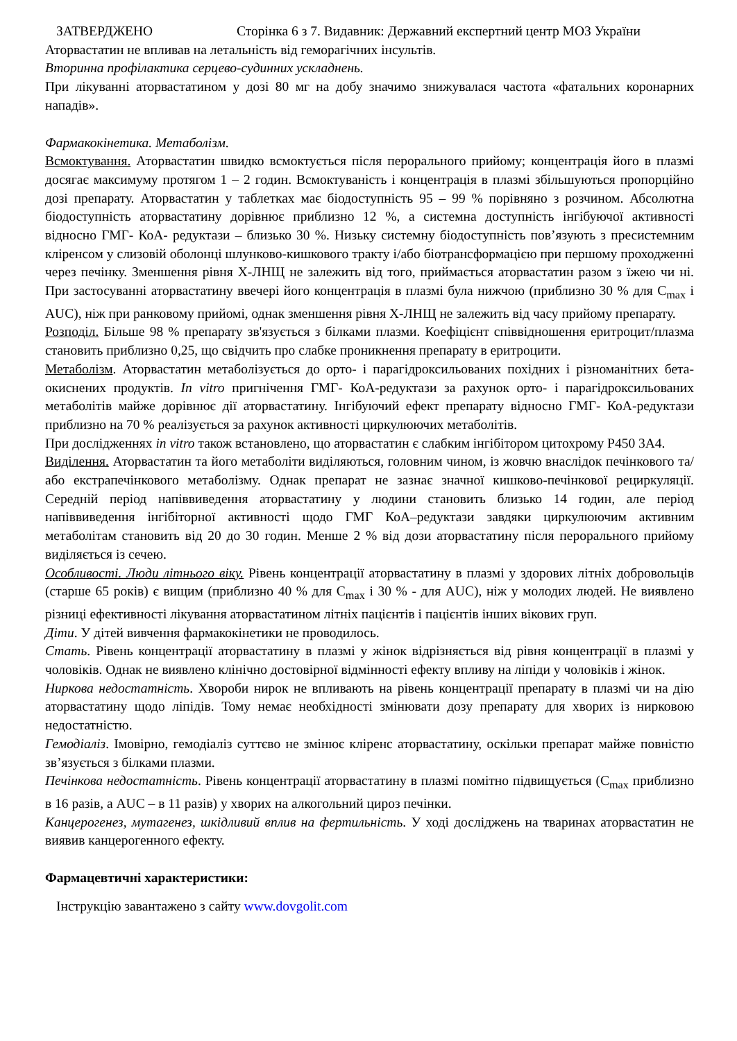ЗАТВЕРДЖЕНО Сторінка 6 з 7. Видавник: Державний експертний центр МОЗ України
Аторвастатин не впливав на летальність від геморагічних інсультів.
Вторинна профілактика серцево-судинних ускладнень.
При лікуванні аторвастатином у дозі 80 мг на добу значимо знижувалася частота «фатальних коронарних нападів».
Фармакокінетика. Метаболізм.
Всмоктування. Аторвастатин швидко всмоктується після перорального прийому; концентрація його в плазмі досягає максимуму протягом 1 – 2 годин. Всмоктуваність і концентрація в плазмі збільшуються пропорційно дозі препарату. Аторвастатин у таблетках має біодоступність 95 – 99 % порівняно з розчином. Абсолютна біодоступність аторвастатину дорівнює приблизно 12 %, а системна доступність інгібуючої активності відносно ГМГ- КоА- редуктази – близько 30 %. Низьку системну біодоступність пов’язують з пресистемним кліренсом у слизовій оболонці шлунково-кишкового тракту і/або біотрансформацією при першому проходженні через печінку. Зменшення рівня Х-ЛНЩ не залежить від того, приймається аторвастатин разом з їжею чи ні. При застосуванні аторвастатину ввечері його концентрація в плазмі була нижчою (приблизно 30 % для C<sub>max</sub> і AUC), ніж при ранковому прийомі, однак зменшення рівня Х-ЛНЩ не залежить від часу прийому препарату.
Розподіл. Більше 98 % препарату зв'язується з білками плазми. Коефіцієнт співвідношення еритроцит/плазма становить приблизно 0,25, що свідчить про слабке проникнення препарату в еритроцити.
Метаболізм. Аторвастатин метаболізується до орто- і парагідроксильованих похідних і різноманітних бета-окиснених продуктів. In vitro пригнічення ГМГ- КоА-редуктази за рахунок орто- і парагідроксильованих метаболітів майже дорівнює дії аторвастатину. Інгібуючий ефект препарату відносно ГМГ- КоА-редуктази приблизно на 70 % реалізується за рахунок активності циркулюючих метаболітів.
При дослідженнях in vitro також встановлено, що аторвастатин є слабким інгібітором цитохрому Р450 3А4.
Виділення. Аторвастатин та його метаболіти виділяються, головним чином, із жовчю внаслідок печінкового та/або екстрапечінкового метаболізму. Однак препарат не зазнає значної кишково-печінкової рециркуляції. Середній період напіввиведення аторвастатину у людини становить близько 14 годин, але період напіввиведення інгібіторної активності щодо ГМГ КоА–редуктази завдяки циркулюючим активним метаболітам становить від 20 до 30 годин. Менше 2 % від дози аторвастатину після перорального прийому виділяється із сечею.
Особливості. Люди літнього віку. Рівень концентрації аторвастатину в плазмі у здорових літніх добровольців (старше 65 років) є вищим (приблизно 40 % для C<sub>max</sub> і 30 % - для AUC), ніж у молодих людей. Не виявлено різниці ефективності лікування аторвастатином літніх пацієнтів і пацієнтів інших вікових груп.
Діти. У дітей вивчення фармакокінетики не проводилось.
Стать. Рівень концентрації аторвастатину в плазмі у жінок відрізняється від рівня концентрації в плазмі у чоловіків. Однак не виявлено клінічно достовірної відмінності ефекту впливу на ліпіди у чоловіків і жінок.
Ниркова недостатність. Хвороби нирок не впливають на рівень концентрації препарату в плазмі чи на дію аторвастатину щодо ліпідів. Тому немає необхідності змінювати дозу препарату для хворих із нирковою недостатністю.
Гемодіаліз. Імовірно, гемодіаліз суттєво не змінює кліренс аторвастатину, оскільки препарат майже повністю зв’язується з білками плазми.
Печінкова недостатність. Рівень концентрації аторвастатину в плазмі помітно підвищується (C<sub>max</sub> приблизно в 16 разів, а AUC – в 11 разів) у хворих на алкогольний цироз печінки.
Канцерогенез, мутагенез, шкідливий вплив на фертильність. У ході досліджень на тваринах аторвастатин не виявив канцерогенного ефекту.
Фармацевтичні характеристики:
Інструкцію завантажено з сайту www.dovgolit.com